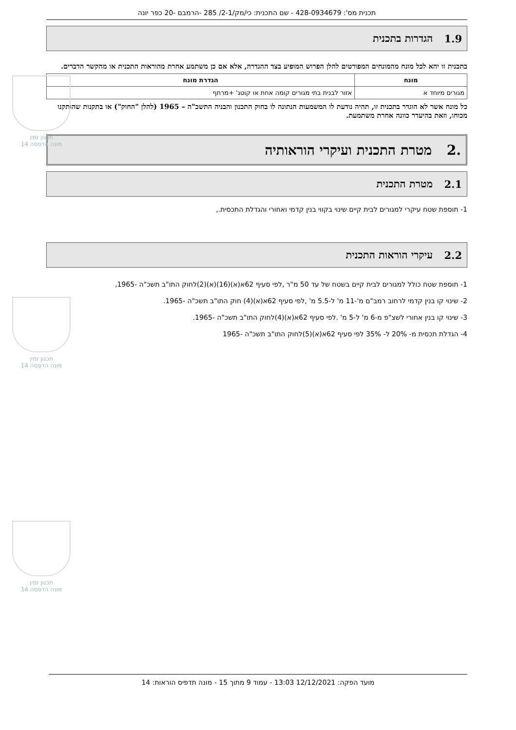תכנית מס': 428-0934679 - שם התכנית: כי/מק/2-1/ 285 -הרמבם -20 כפר יונה
1.9 הגדרות בתכנית
בתכנית זו יהא לכל מונח מהמונחים המפורטים להלן הפרוש המופיע בצד ההגדרה, אלא אם כן משתמע אחרת מהוראות התכנית או מהקשר הדברים.
| מונח | הגדרת מונח |
| --- | --- |
| מגורים מיוחד א | אזור לבנית בתי מגורים קומה אחת או קוטג' +מרתף |
כל מונח אשר לא הוגדר בתכנית זו, תהיה נודעת לו המשמעות הנתונה לו בחוק התכנון והבניה התשכ"ה – 1965 (להלן "החוק") או בתקנות שהותקנו מכוחו, וזאת בהיעדר כוונה אחרת משתמעת.
.2 מטרת התכנית ועיקרי הוראותיה
2.1 מטרת התכנית
1- תוספת שטח עיקרי למגורים לבית קיים שינוי בקווי בנין קדמי ואחורי והגדלת התכסית.,
2.2 עיקרי הוראות התכנית
1- תוספת שטח כולל למגורים לבית קיים בשטח של עד 50 מ"ר ,לפי סעיף 62א(א)(16)(א)(2)לחוק התו"ב תשכ"ה -1965,
2- שינוי קו בנין קדמי לרחוב רמב"ם מ'-11 מ' ל-5.5 מ' ,לפי סעיף 62א(א)(4) חוק התו"ב תשכ"ה -1965.
3- שינוי קו בנין אחורי לשצ"פ מ-6 מ' ל-5 מ' .לפי סעיף 62א(א)(4)לחוק התו"ב תשכ"ה -1965.
4- הגדלת תכסית מ- 20% ל- 35% לפי סעיף 62א(א)(5)לחוק התו"ב תשכ"ה -1965
תכנון זמין
מונה הדפסה 14
תכנון זמין
מונה הדפסה 14
תכנון זמין
מונה הדפסה 14
מועד הפקה: 12/12/2021 13:03 - עמוד 9 מתוך 15 - מונה תדפיס הוראות: 14